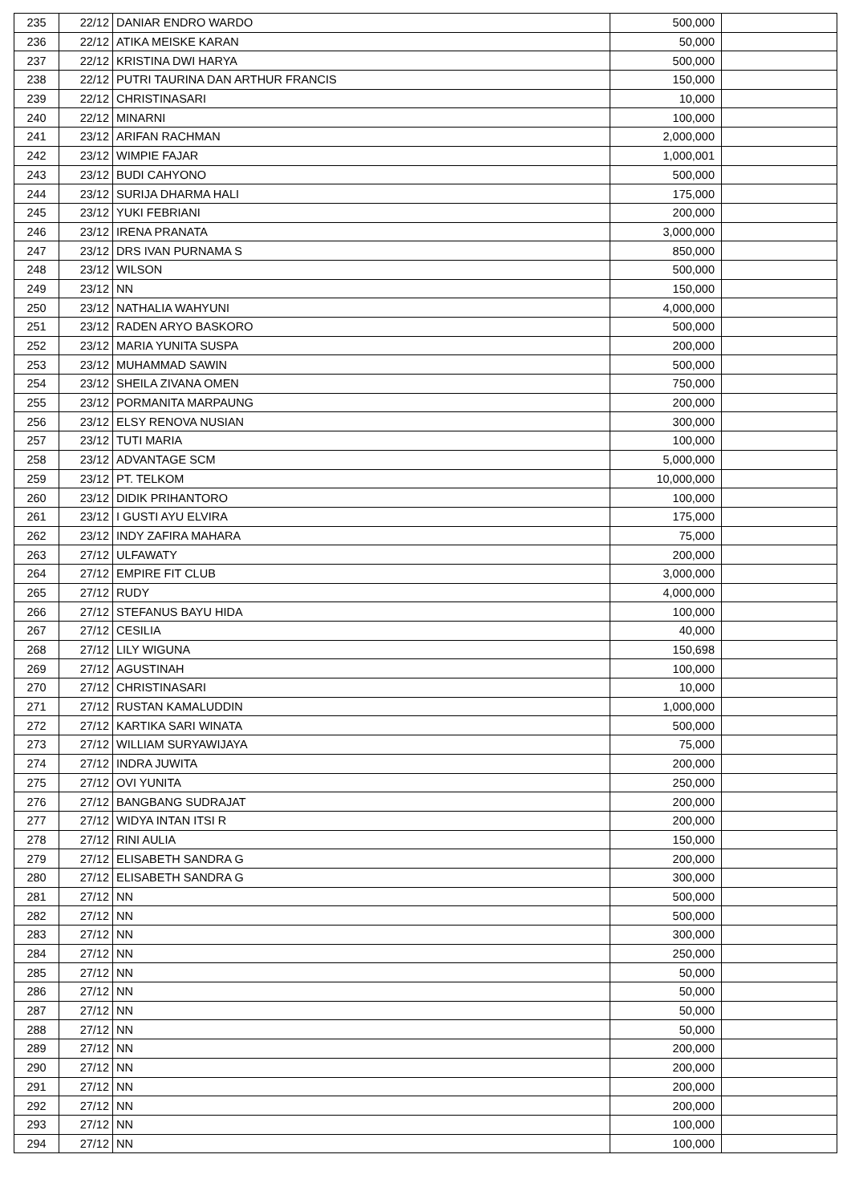| 235 | 22/12 | DANIAR ENDRO WARDO | 500,000 | |
| 236 | 22/12 | ATIKA MEISKE KARAN | 50,000 | |
| 237 | 22/12 | KRISTINA DWI HARYA | 500,000 | |
| 238 | 22/12 | PUTRI TAURINA DAN ARTHUR FRANCIS | 150,000 | |
| 239 | 22/12 | CHRISTINASARI | 10,000 | |
| 240 | 22/12 | MINARNI | 100,000 | |
| 241 | 23/12 | ARIFAN RACHMAN | 2,000,000 | |
| 242 | 23/12 | WIMPIE FAJAR | 1,000,001 | |
| 243 | 23/12 | BUDI CAHYONO | 500,000 | |
| 244 | 23/12 | SURIJA DHARMA HALI | 175,000 | |
| 245 | 23/12 | YUKI FEBRIANI | 200,000 | |
| 246 | 23/12 | IRENA PRANATA | 3,000,000 | |
| 247 | 23/12 | DRS IVAN PURNAMA S | 850,000 | |
| 248 | 23/12 | WILSON | 500,000 | |
| 249 | 23/12 | NN | 150,000 | |
| 250 | 23/12 | NATHALIA WAHYUNI | 4,000,000 | |
| 251 | 23/12 | RADEN ARYO BASKORO | 500,000 | |
| 252 | 23/12 | MARIA YUNITA SUSPA | 200,000 | |
| 253 | 23/12 | MUHAMMAD SAWIN | 500,000 | |
| 254 | 23/12 | SHEILA ZIVANA OMEN | 750,000 | |
| 255 | 23/12 | PORMANITA MARPAUNG | 200,000 | |
| 256 | 23/12 | ELSY RENOVA NUSIAN | 300,000 | |
| 257 | 23/12 | TUTI MARIA | 100,000 | |
| 258 | 23/12 | ADVANTAGE SCM | 5,000,000 | |
| 259 | 23/12 | PT. TELKOM | 10,000,000 | |
| 260 | 23/12 | DIDIK PRIHANTORO | 100,000 | |
| 261 | 23/12 | I GUSTI AYU ELVIRA | 175,000 | |
| 262 | 23/12 | INDY ZAFIRA MAHARA | 75,000 | |
| 263 | 27/12 | ULFAWATY | 200,000 | |
| 264 | 27/12 | EMPIRE FIT CLUB | 3,000,000 | |
| 265 | 27/12 | RUDY | 4,000,000 | |
| 266 | 27/12 | STEFANUS BAYU HIDA | 100,000 | |
| 267 | 27/12 | CESILIA | 40,000 | |
| 268 | 27/12 | LILY WIGUNA | 150,698 | |
| 269 | 27/12 | AGUSTINAH | 100,000 | |
| 270 | 27/12 | CHRISTINASARI | 10,000 | |
| 271 | 27/12 | RUSTAN KAMALUDDIN | 1,000,000 | |
| 272 | 27/12 | KARTIKA SARI WINATA | 500,000 | |
| 273 | 27/12 | WILLIAM SURYAWIJAYA | 75,000 | |
| 274 | 27/12 | INDRA JUWITA | 200,000 | |
| 275 | 27/12 | OVI YUNITA | 250,000 | |
| 276 | 27/12 | BANGBANG SUDRAJAT | 200,000 | |
| 277 | 27/12 | WIDYA INTAN ITSI R | 200,000 | |
| 278 | 27/12 | RINI AULIA | 150,000 | |
| 279 | 27/12 | ELISABETH SANDRA G | 200,000 | |
| 280 | 27/12 | ELISABETH SANDRA G | 300,000 | |
| 281 | 27/12 | NN | 500,000 | |
| 282 | 27/12 | NN | 500,000 | |
| 283 | 27/12 | NN | 300,000 | |
| 284 | 27/12 | NN | 250,000 | |
| 285 | 27/12 | NN | 50,000 | |
| 286 | 27/12 | NN | 50,000 | |
| 287 | 27/12 | NN | 50,000 | |
| 288 | 27/12 | NN | 50,000 | |
| 289 | 27/12 | NN | 200,000 | |
| 290 | 27/12 | NN | 200,000 | |
| 291 | 27/12 | NN | 200,000 | |
| 292 | 27/12 | NN | 200,000 | |
| 293 | 27/12 | NN | 100,000 | |
| 294 | 27/12 | NN | 100,000 | |